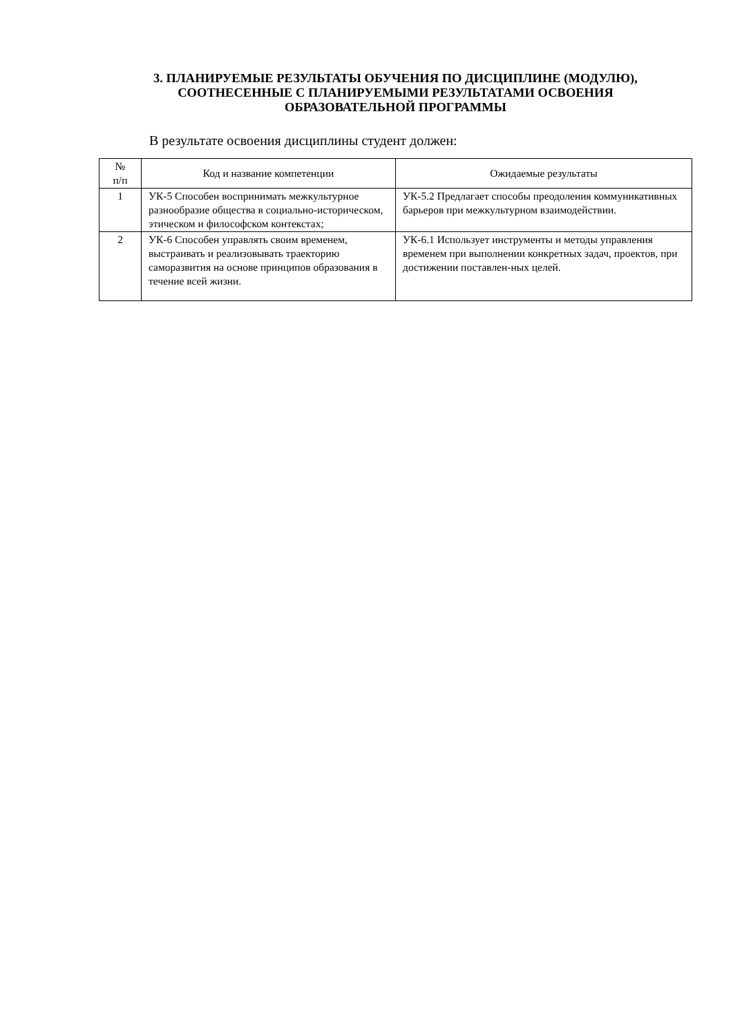3. ПЛАНИРУЕМЫЕ РЕЗУЛЬТАТЫ ОБУЧЕНИЯ ПО ДИСЦИПЛИНЕ (МОДУЛЮ),
СООТНЕСЕННЫЕ С ПЛАНИРУЕМЫМИ РЕЗУЛЬТАТАМИ ОСВОЕНИЯ
ОБРАЗОВАТЕЛЬНОЙ ПРОГРАММЫ
В результате освоения дисциплины студент должен:
| № п/п | Код и название компетенции | Ожидаемые результаты |
| --- | --- | --- |
| 1 | УК-5 Способен воспринимать межкультурное разнообразие общества в социально-историческом, этическом и философском контекстах; | УК-5.2 Предлагает способы преодоления коммуникативных барьеров при межкультурном взаимодействии. |
| 2 | УК-6 Способен управлять своим временем, выстраивать и реализовывать траекторию саморазвития на основе принципов образования в течение всей жизни. | УК-6.1 Использует инструменты и методы управления временем при выполнении конкретных задач, проектов, при достижении поставлен-ных целей. |